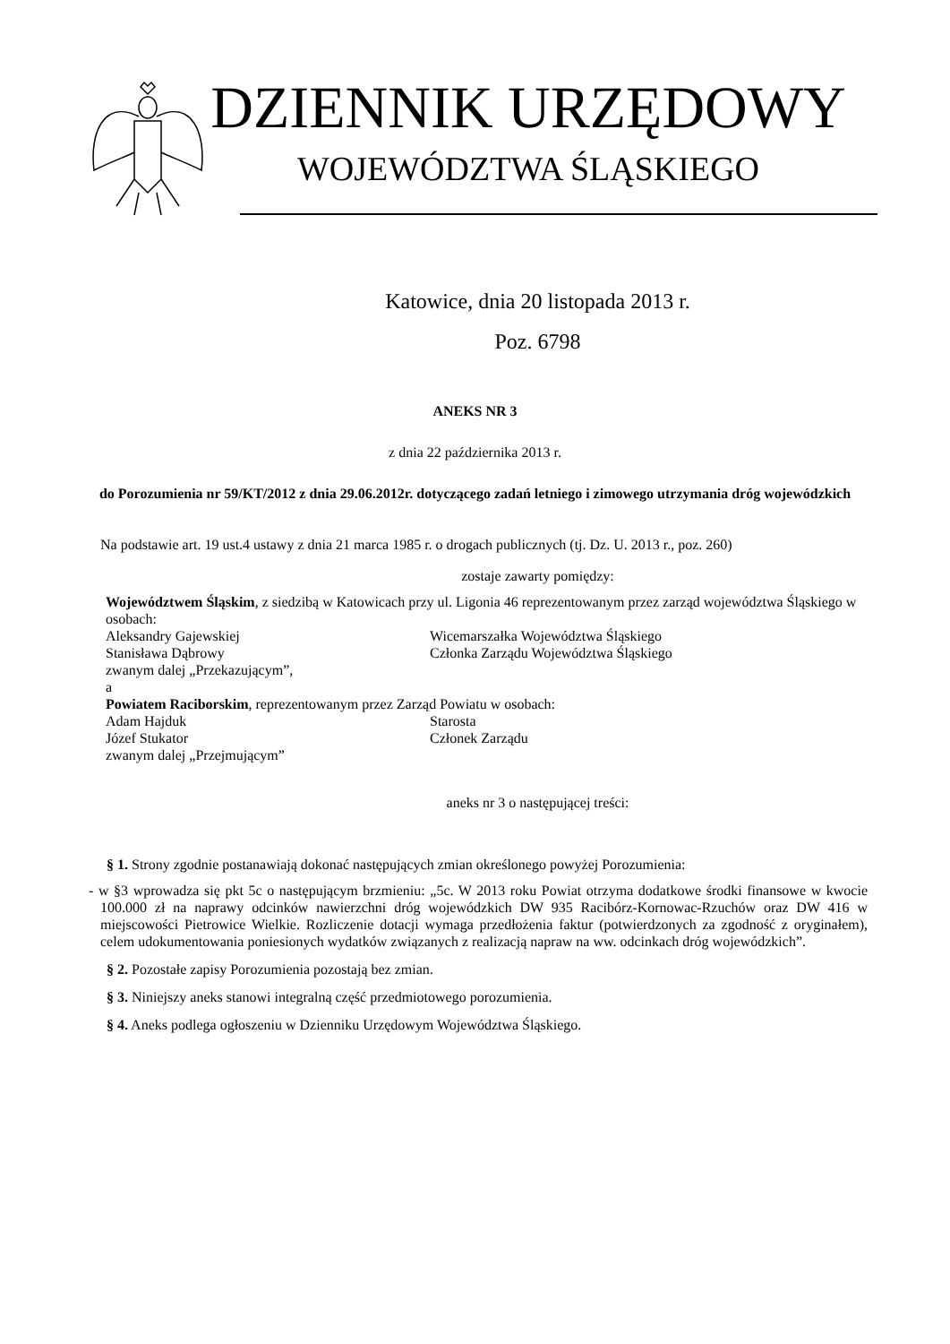DZIENNIK URZĘDOWY
WOJEWÓDZTWA ŚLĄSKIEGO
Katowice, dnia 20 listopada 2013 r.
Poz. 6798
ANEKS NR 3
z dnia 22 października 2013 r.
do Porozumienia nr 59/KT/2012 z dnia 29.06.2012r. dotyczącego zadań letniego i zimowego utrzymania dróg wojewódzkich
Na podstawie art. 19 ust.4 ustawy z dnia 21 marca 1985 r. o drogach publicznych (tj. Dz. U. 2013 r., poz. 260)
zostaje zawarty pomiędzy:
Województwem Śląskim, z siedzibą w Katowicach przy ul. Ligonia 46 reprezentowanym przez zarząd województwa Śląskiego w osobach:
Aleksandry Gajewskiej Wicemarszałka Województwa Śląskiego
Stanisława Dąbrowy Członka Zarządu Województwa Śląskiego
zwanym dalej „Przekazującym”,
a
Powiatem Raciborskim, reprezentowanym przez Zarząd Powiatu w osobach:
Adam Hajduk Starosta
Józef Stukator Członek Zarządu
zwanym dalej „Przejmującym”
aneks nr 3 o następującej treści:
§ 1. Strony zgodnie postanawiają dokonać następujących zmian określonego powyżej Porozumienia:
- w §3 wprowadza się pkt 5c o następującym brzmieniu: „5c. W 2013 roku Powiat otrzyma dodatkowe środki finansowe w kwocie 100.000 zł na naprawy odcinków nawierzchni dróg wojewódzkich DW 935 Racibórz-Kornowac-Rzuchów oraz DW 416 w miejscowości Pietrowice Wielkie. Rozliczenie dotacji wymaga przedłożenia faktur (potwierdzonych za zgodność z oryginałem), celem udokumentowania poniesionych wydatków związanych z realizacją napraw na ww. odcinkach dróg wojewódzkich”.
§ 2. Pozostałe zapisy Porozumienia pozostają bez zmian.
§ 3. Niniejszy aneks stanowi integralną część przedmiotowego porozumienia.
§ 4. Aneks podlega ogłoszeniu w Dzienniku Urzędowym Województwa Śląskiego.